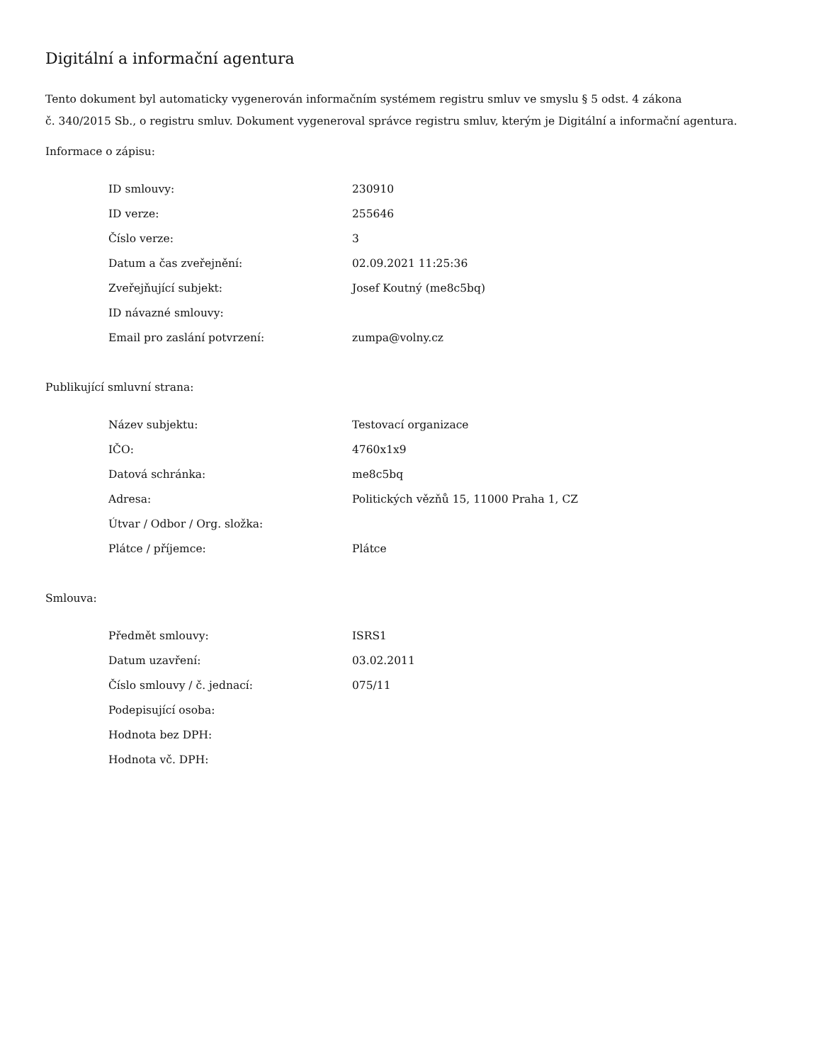Digitální a informační agentura
Tento dokument byl automaticky vygenerován informačním systémem registru smluv ve smyslu § 5 odst. 4 zákona
č. 340/2015 Sb., o registru smluv. Dokument vygeneroval správce registru smluv, kterým je Digitální a informační agentura.
Informace o zápisu:
| ID smlouvy: | 230910 |
| ID verze: | 255646 |
| Číslo verze: | 3 |
| Datum a čas zveřejnění: | 02.09.2021 11:25:36 |
| Zveřejňující subjekt: | Josef Koutný (me8c5bq) |
| ID návazné smlouvy: | |
| Email pro zaslání potvrzení: | zumpa@volny.cz |
Publikující smluvní strana:
| Název subjektu: | Testovací organizace |
| IČO: | 4760x1x9 |
| Datová schránka: | me8c5bq |
| Adresa: | Politických vězňů 15, 11000 Praha 1, CZ |
| Útvar / Odbor / Org. složka: | |
| Plátce / příjemce: | Plátce |
Smlouva:
| Předmět smlouvy: | ISRS1 |
| Datum uzavření: | 03.02.2011 |
| Číslo smlouvy / č. jednací: | 075/11 |
| Podepisující osoba: | |
| Hodnota bez DPH: | |
| Hodnota vč. DPH: | |